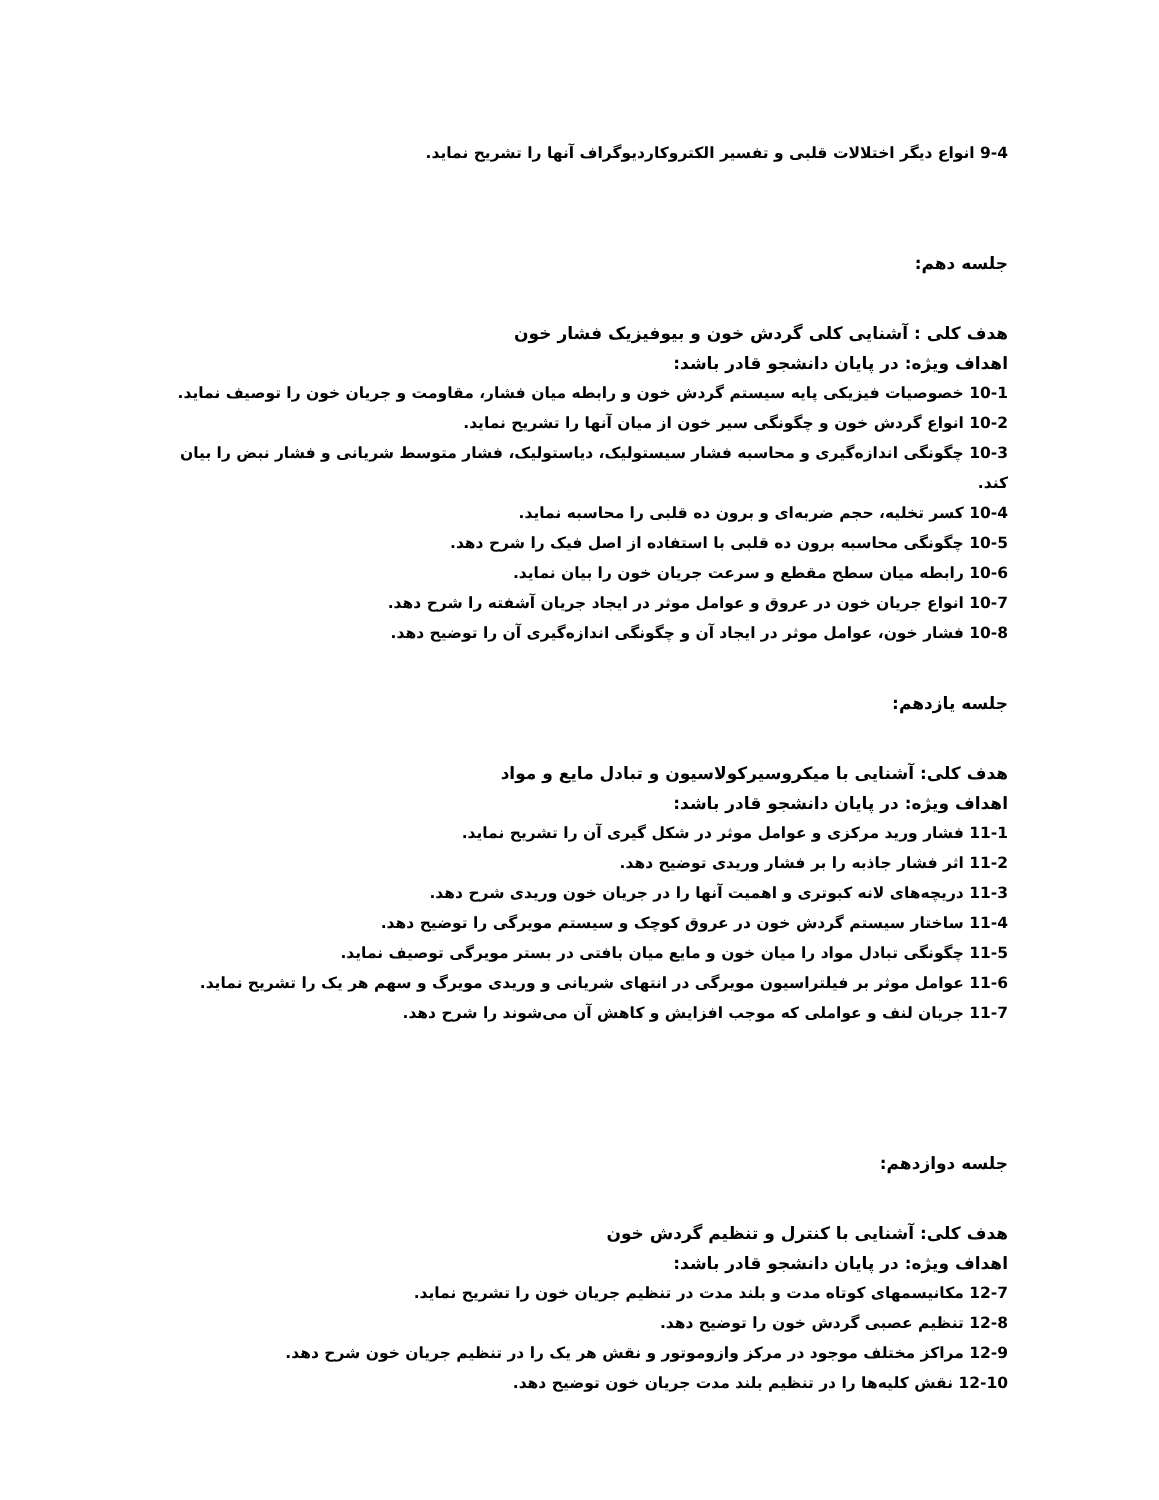9-4 انواع دیگر اختلالات قلبی و تفسیر الکتروکاردیوگراف آنها را تشریح نماید.
جلسه دهم:
هدف کلی : آشنایی کلی گردش خون و بیوفیزیک فشار خون
اهداف ویژه: در پایان دانشجو قادر باشد:
10-1 خصوصیات فیزیکی پایه سیستم گردش خون و رابطه میان فشار، مقاومت و جریان خون را توصیف نماید.
10-2 انواع گردش خون و چگونگی سیر خون از میان آنها را تشریح نماید.
10-3 چگونگی اندازه‌گیری و محاسبه فشار سیستولیک، دیاستولیک، فشار متوسط شریانی و فشار نبض را بیان کند.
10-4 کسر تخلیه، حجم ضربه‌ای و برون ده قلبی را محاسبه نماید.
10-5 چگونگی محاسبه برون ده قلبی با استفاده از اصل فیک را شرح دهد.
10-6 رابطه میان سطح مقطع و سرعت جریان خون را بیان نماید.
10-7 انواع جریان خون در عروق و عوامل موثر در ایجاد جریان آشفته را شرح دهد.
10-8 فشار خون، عوامل موثر در ایجاد آن و چگونگی اندازه‌گیری آن را توضیح دهد.
جلسه یازدهم:
هدف کلی: آشنایی با میکروسیرکولاسیون و تبادل مایع و مواد
اهداف ویژه: در پایان دانشجو قادر باشد:
11-1 فشار ورید مرکزی و عوامل موثر در شکل گیری آن را تشریح نماید.
11-2 اثر فشار جاذبه را بر فشار وریدی توضیح دهد.
11-3 دریچه‌های لانه کبوتری و اهمیت آنها را در جریان خون وریدی شرح دهد.
11-4 ساختار سیستم گردش خون در عروق کوچک و سیستم مویرگی را توضیح دهد.
11-5 چگونگی تبادل مواد را میان خون و مایع میان بافتی در بستر مویرگی توصیف نماید.
11-6 عوامل موثر بر فیلتراسیون مویرگی در انتهای شریانی و وریدی مویرگ و سهم هر یک را تشریح نماید.
11-7 جریان لنف و عواملی که موجب افزایش و کاهش آن می‌شوند را شرح دهد.
جلسه دوازدهم:
هدف کلی: آشنایی با کنترل و تنظیم گردش خون
اهداف ویژه: در پایان دانشجو قادر باشد:
12-7 مکانیسمهای کوتاه مدت و بلند مدت در تنظیم جریان خون را تشریح نماید.
12-8 تنظیم عصبی گردش خون را توضیح دهد.
12-9 مراکز مختلف موجود در مرکز وازوموتور و نقش هر یک را در تنظیم جریان خون شرح دهد.
12-10 نقش کلیه‌ها را در تنظیم بلند مدت جریان خون توضیح دهد.